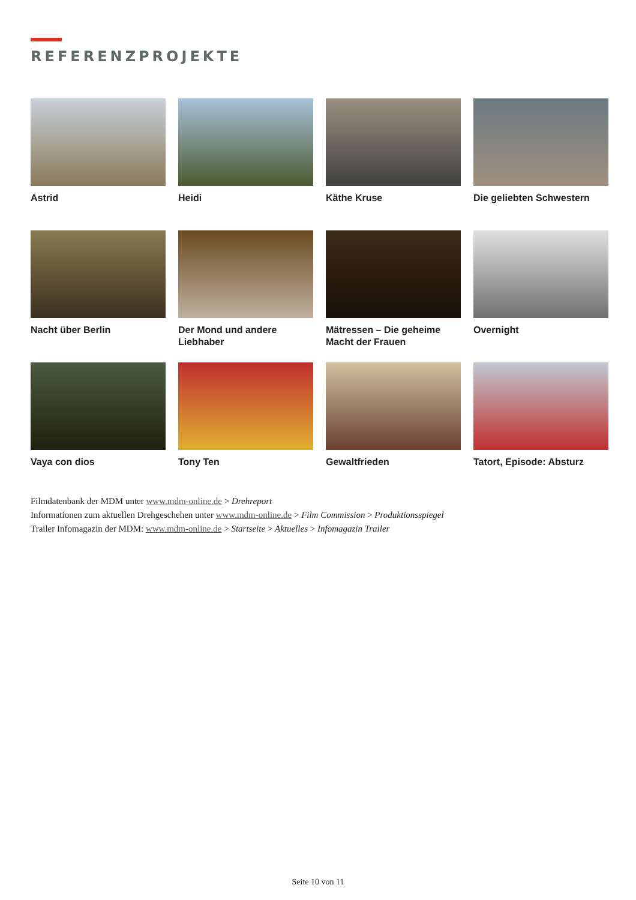REFERENZPROJEKTE
Astrid
Heidi
Käthe Kruse
Die geliebten Schwestern
Nacht über Berlin
Der Mond und andere Liebhaber
Mätressen – Die geheime Macht der Frauen
Overnight
Vaya con dios
Tony Ten
Gewaltfrieden
Tatort, Episode: Absturz
Filmdatenbank der MDM unter www.mdm-online.de > Drehreport
Informationen zum aktuellen Drehgeschehen unter www.mdm-online.de > Film Commission > Produktionsspiegel
Trailer Infomagazin der MDM: www.mdm-online.de > Startseite > Aktuelles > Infomagazin Trailer
Seite 10 von 11